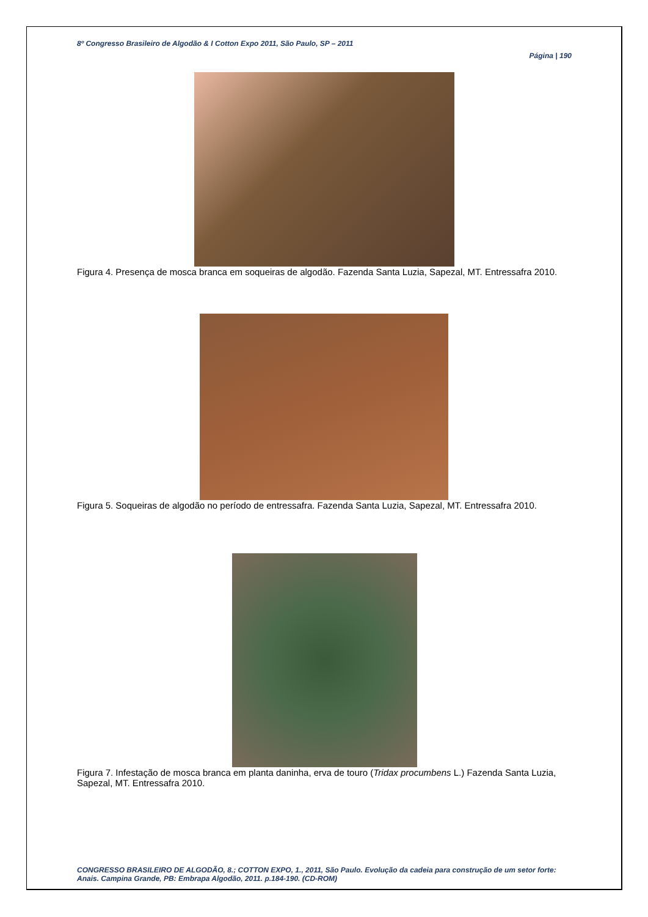8º Congresso Brasileiro de Algodão & I Cotton Expo 2011, São Paulo, SP – 2011
Página | 190
Figura 4. Presença de mosca branca em soqueiras de algodão. Fazenda Santa Luzia, Sapezal, MT. Entressafra 2010.
Figura 5. Soqueiras de algodão no período de entressafra. Fazenda Santa Luzia, Sapezal, MT. Entressafra 2010.
Figura 7. Infestação de mosca branca em planta daninha, erva de touro (Tridax procumbens L.) Fazenda Santa Luzia, Sapezal, MT. Entressafra 2010.
CONGRESSO BRASILEIRO DE ALGODÃO, 8.; COTTON EXPO, 1., 2011, São Paulo. Evolução da cadeia para construção de um setor forte: Anais. Campina Grande, PB: Embrapa Algodão, 2011. p.184-190. (CD-ROM)